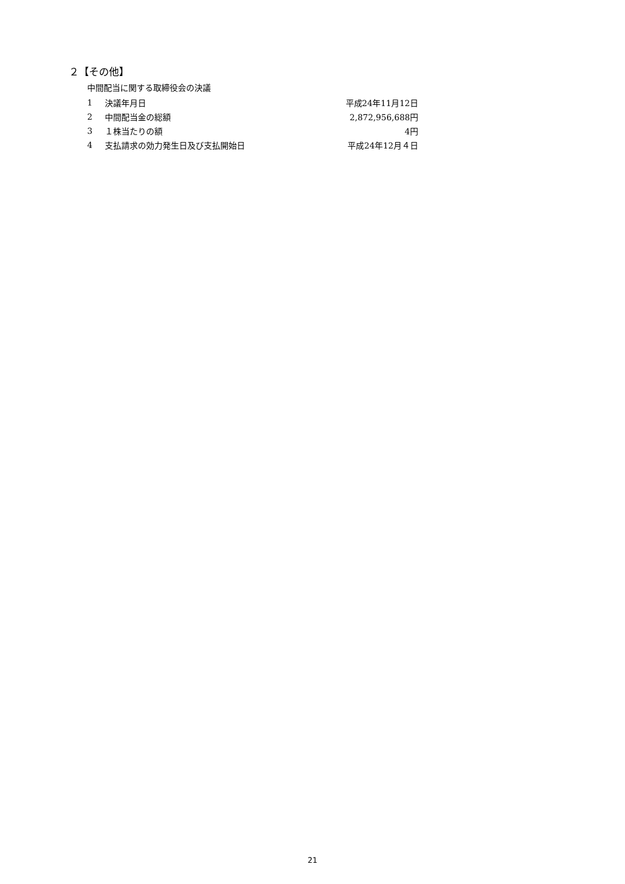２【その他】
中間配当に関する取締役会の決議
| 1 | 決議年月日 | 平成24年11月12日 |
| 2 | 中間配当金の総額 | 2,872,956,688円 |
| 3 | １株当たりの額 | 4円 |
| 4 | 支払請求の効力発生日及び支払開始日 | 平成24年12月４日 |
21